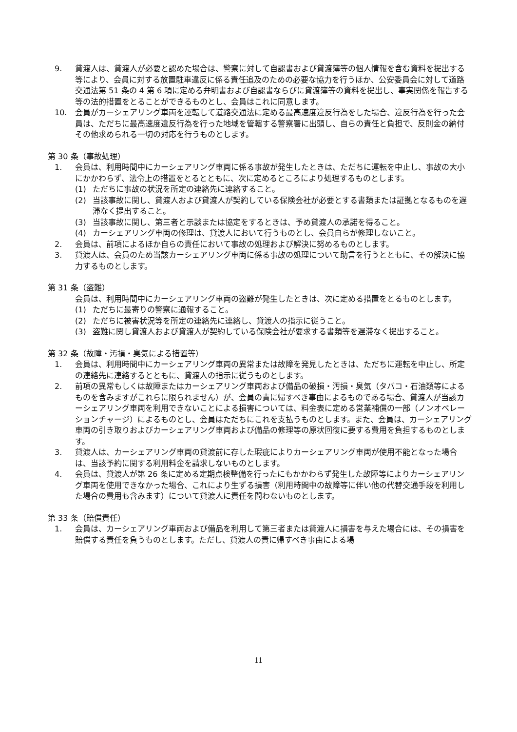9. 貸渡人は、貸渡人が必要と認めた場合は、警察に対して自認書および貸渡簿等の個人情報を含む資料を提出する等により、会員に対する放置駐車違反に係る責任追及のための必要な協力を行うほか、公安委員会に対して道路交通法第 51 条の 4 第 6 項に定める弁明書および自認書ならびに貸渡簿等の資料を提出し、事実関係を報告する等の法的措置をとることができるものとし、会員はこれに同意します。
10. 会員がカーシェアリング車両を運転して道路交通法に定める最高速度違反行為をした場合、違反行為を行った会員は、ただちに最高速度違反行為を行った地域を管轄する警察署に出頭し、自らの責任と負担で、反則金の納付その他求められる一切の対応を行うものとします。
第 30 条（事故処理）
1. 会員は、利用時間中にカーシェアリング車両に係る事故が発生したときは、ただちに運転を中止し、事故の大小にかかわらず、法令上の措置をとるとともに、次に定めるところにより処理するものとします。
(1) ただちに事故の状況を所定の連絡先に連絡すること。
(2) 当該事故に関し、貸渡人および貸渡人が契約している保険会社が必要とする書類または証拠となるものを遅滞なく提出すること。
(3) 当該事故に関し、第三者と示談または協定をするときは、予め貸渡人の承諾を得ること。
(4) カーシェアリング車両の修理は、貸渡人において行うものとし、会員自らが修理しないこと。
2. 会員は、前項によるほか自らの責任において事故の処理および解決に努めるものとします。
3. 貸渡人は、会員のため当該カーシェアリング車両に係る事故の処理について助言を行うとともに、その解決に協力するものとします。
第 31 条（盗難）
会員は、利用時間中にカーシェアリング車両の盗難が発生したときは、次に定める措置をとるものとします。
(1) ただちに最寄りの警察に通報すること。
(2) ただちに被害状況等を所定の連絡先に連絡し、貸渡人の指示に従うこと。
(3) 盗難に関し貸渡人および貸渡人が契約している保険会社が要求する書類等を遅滞なく提出すること。
第 32 条（故障・汚損・臭気による措置等）
1. 会員は、利用時間中にカーシェアリング車両の異常または故障を発見したときは、ただちに運転を中止し、所定の連絡先に連絡するとともに、貸渡人の指示に従うものとします。
2. 前項の異常もしくは故障またはカーシェアリング車両および備品の破損・汚損・臭気（タバコ・石油類等によるものを含みますがこれらに限られません）が、会員の責に帰すべき事由によるものである場合、貸渡人が当該カーシェアリング車両を利用できないことによる損害については、料金表に定める営業補償の一部（ノンオペレーションチャージ）によるものとし、会員はただちにこれを支払うものとします。また、会員は、カーシェアリング車両の引き取りおよびカーシェアリング車両および備品の修理等の原状回復に要する費用を負担するものとします。
3. 貸渡人は、カーシェアリング車両の貸渡前に存した瑕疵によりカーシェアリング車両が使用不能となった場合は、当該予約に関する利用料金を請求しないものとします。
4. 会員は、貸渡人が第 26 条に定める定期点検整備を行ったにもかかわらず発生した故障等によりカーシェアリング車両を使用できなかった場合、これにより生ずる損害（利用時間中の故障等に伴い他の代替交通手段を利用した場合の費用も含みます）について貸渡人に責任を問わないものとします。
第 33 条（賠償責任）
1. 会員は、カーシェアリング車両および備品を利用して第三者または貸渡人に損害を与えた場合には、その損害を賠償する責任を負うものとします。ただし、貸渡人の責に帰すべき事由による場
11